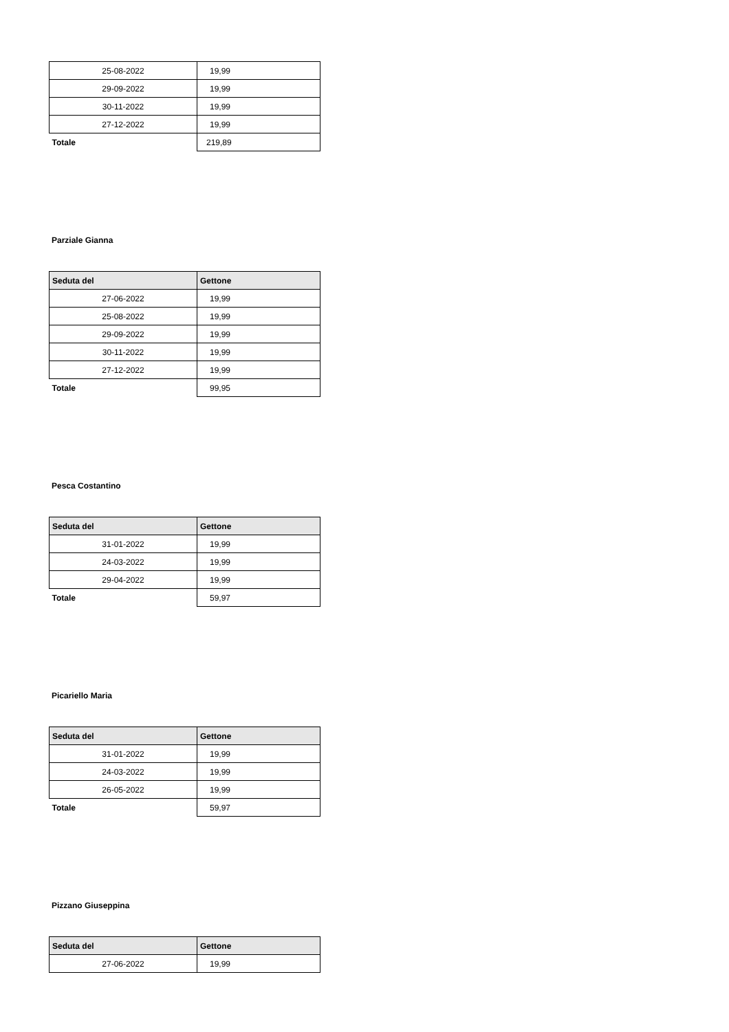| 25-08-2022 | 19,99 |
| 29-09-2022 | 19,99 |
| 30-11-2022 | 19,99 |
| 27-12-2022 | 19,99 |
| Totale | 219,89 |
Parziale Gianna
| Seduta del | Gettone |
| --- | --- |
| 27-06-2022 | 19,99 |
| 25-08-2022 | 19,99 |
| 29-09-2022 | 19,99 |
| 30-11-2022 | 19,99 |
| 27-12-2022 | 19,99 |
| Totale | 99,95 |
Pesca Costantino
| Seduta del | Gettone |
| --- | --- |
| 31-01-2022 | 19,99 |
| 24-03-2022 | 19,99 |
| 29-04-2022 | 19,99 |
| Totale | 59,97 |
Picariello Maria
| Seduta del | Gettone |
| --- | --- |
| 31-01-2022 | 19,99 |
| 24-03-2022 | 19,99 |
| 26-05-2022 | 19,99 |
| Totale | 59,97 |
Pizzano Giuseppina
| Seduta del | Gettone |
| --- | --- |
| 27-06-2022 | 19,99 |